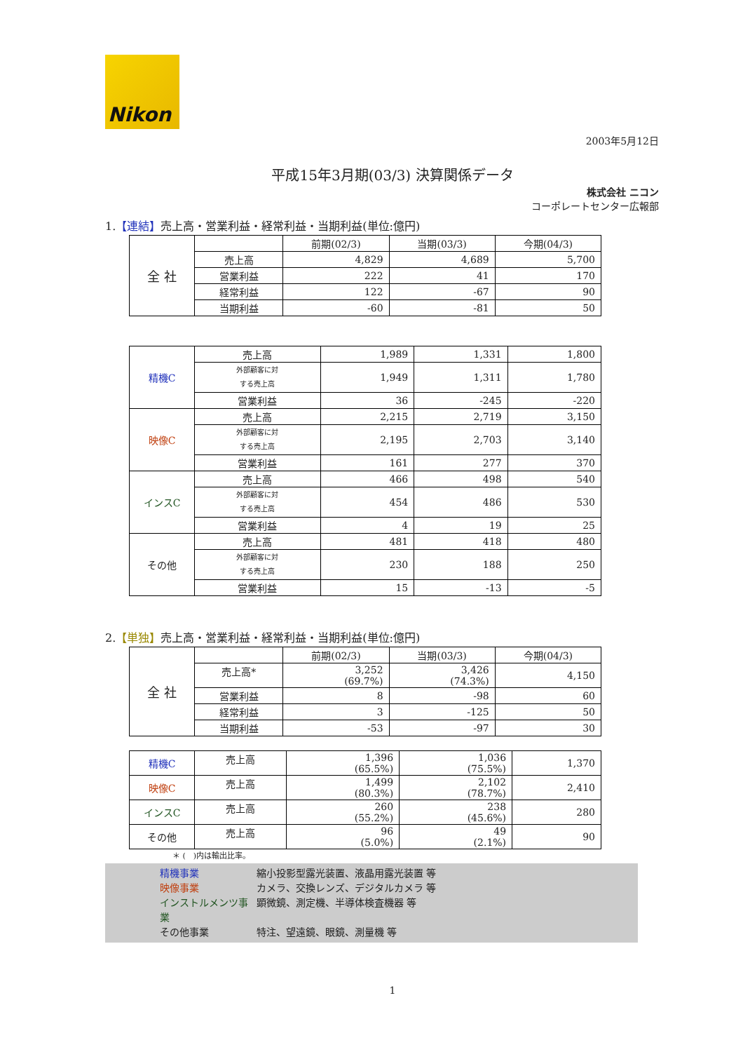Nikon
2003年5月12日
平成15年3月期(03/3) 決算関係データ
株式会社 ニコン
コーポレートセンター広報部
1.【連結】売上高・営業利益・経常利益・当期利益(単位:億円)
| 全 社 | | 前期(02/3) | 当期(03/3) | 今期(04/3) |
| | 売上高 | 4,829 | 4,689 | 5,700 |
| | 営業利益 | 222 | 41 | 170 |
| | 経常利益 | 122 | -67 | 90 |
| | 当期利益 | -60 | -81 | 50 |
| 精機C | 売上高 | 1,989 | 1,331 | 1,800 |
| | 外部顧客に対 する売上高 | 1,949 | 1,311 | 1,780 |
| | 営業利益 | 36 | -245 | -220 |
| 映像C | 売上高 | 2,215 | 2,719 | 3,150 |
| | 外部顧客に対 する売上高 | 2,195 | 2,703 | 3,140 |
| | 営業利益 | 161 | 277 | 370 |
| インスC | 売上高 | 466 | 498 | 540 |
| | 外部顧客に対 する売上高 | 454 | 486 | 530 |
| | 営業利益 | 4 | 19 | 25 |
| その他 | 売上高 | 481 | 418 | 480 |
| | 外部顧客に対 する売上高 | 230 | 188 | 250 |
| | 営業利益 | 15 | -13 | -5 |
2.【単独】売上高・営業利益・経常利益・当期利益(単位:億円)
| 全 社 | | 前期(02/3) | 当期(03/3) | 今期(04/3) |
| | 売上高* | 3,252 (69.7%) | 3,426 (74.3%) | 4,150 |
| | 営業利益 | 8 | -98 | 60 |
| | 経常利益 | 3 | -125 | 50 |
| | 当期利益 | -53 | -97 | 30 |
| 精機C | 売上高 | 1,396 (65.5%) | 1,036 (75.5%) | 1,370 |
| 映像C | 売上高 | 1,499 (80.3%) | 2,102 (78.7%) | 2,410 |
| インスC | 売上高 | 260 (55.2%) | 238 (45.6%) | 280 |
| その他 | 売上高 | 96 (5.0%) | 49 (2.1%) | 90 |
＊ (　)内は輸出比率。
精機事業 縮小投影型露光装置、液晶用露光装置 等
映像事業 カメラ、交換レンズ、デジタルカメラ 等
インストルメンツ事業 顕微鏡、測定機、半導体検査機器 等
その他事業 特注、望遠鏡、眼鏡、測量機 等
1